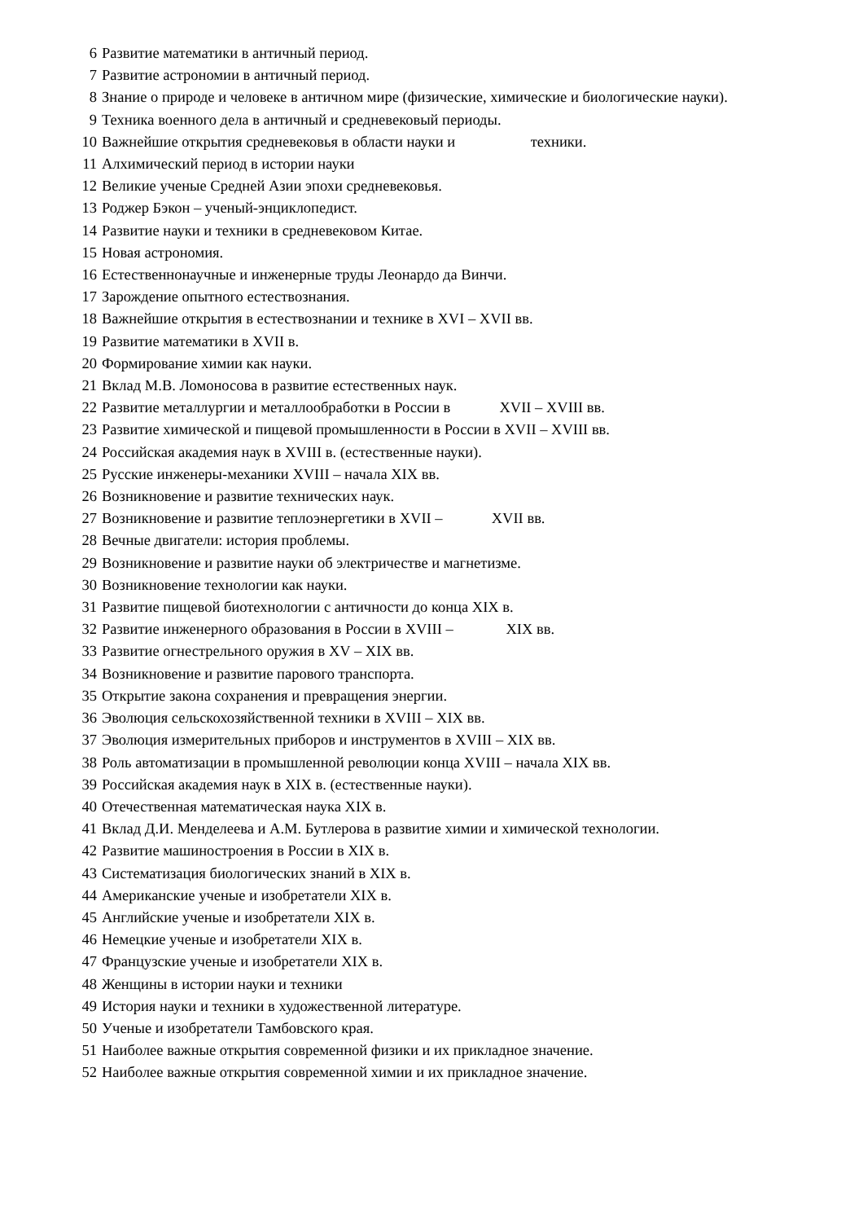6 Развитие математики в античный период.
7 Развитие астрономии в античный период.
8 Знание о природе и человеке в античном мире (физические, химические и биологические науки).
9 Техника военного дела в античный и средневековый периоды.
10 Важнейшие открытия средневековья в области науки и техники.
11 Алхимический период в истории науки
12 Великие ученые Средней Азии эпохи средневековья.
13 Роджер Бэкон – ученый-энциклопедист.
14 Развитие науки и техники в средневековом Китае.
15 Новая астрономия.
16 Естественнонаучные и инженерные труды Леонардо да Винчи.
17 Зарождение опытного естествознания.
18 Важнейшие открытия в естествознании и технике в XVI – XVII вв.
19 Развитие математики в XVII в.
20 Формирование химии как науки.
21 Вклад М.В. Ломоносова в развитие естественных наук.
22 Развитие металлургии и металлообработки в России в XVII – XVIII вв.
23 Развитие химической и пищевой промышленности в России в XVII – XVIII вв.
24 Российская академия наук в XVIII в. (естественные науки).
25 Русские инженеры-механики XVIII – начала XIX вв.
26 Возникновение и развитие технических наук.
27 Возникновение и развитие теплоэнергетики в XVII – XVII вв.
28 Вечные двигатели: история проблемы.
29 Возникновение и развитие науки об электричестве и магнетизме.
30 Возникновение технологии как науки.
31 Развитие пищевой биотехнологии с античности до конца XIX в.
32 Развитие инженерного образования в России в XVIII – XIX вв.
33 Развитие огнестрельного оружия в XV – XIX вв.
34 Возникновение и развитие парового транспорта.
35 Открытие закона сохранения и превращения энергии.
36 Эволюция сельскохозяйственной техники в XVIII – XIX вв.
37 Эволюция измерительных приборов и инструментов в XVIII – XIX вв.
38 Роль автоматизации в промышленной революции конца XVIII – начала XIX вв.
39 Российская академия наук в XIX в. (естественные науки).
40 Отечественная математическая наука XIX в.
41 Вклад Д.И. Менделеева и А.М. Бутлерова в развитие химии и химической технологии.
42 Развитие машиностроения в России в XIX в.
43 Систематизация биологических знаний в XIX в.
44 Американские ученые и изобретатели XIX в.
45 Английские ученые и изобретатели XIX в.
46 Немецкие ученые и изобретатели XIX в.
47 Французские ученые и изобретатели XIX в.
48 Женщины в истории науки и техники
49 История науки и техники в художественной литературе.
50 Ученые и изобретатели Тамбовского края.
51 Наиболее важные открытия современной физики и их прикладное значение.
52 Наиболее важные открытия современной химии и их прикладное значение.